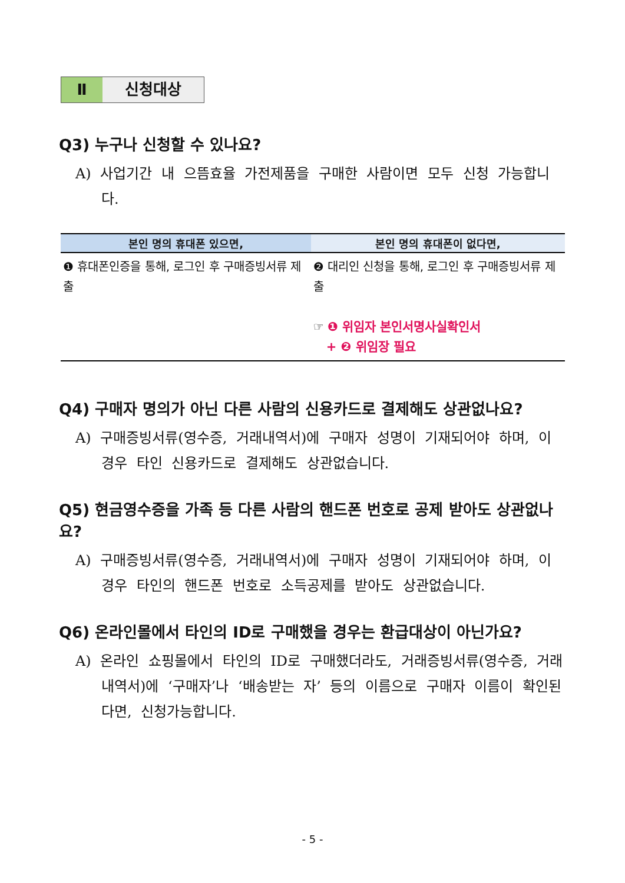Ⅱ 신청대상
Q3) 누구나 신청할 수 있나요?
A) 사업기간 내 으뜸효율 가전제품을 구매한 사람이면 모두 신청 가능합니다.
| 본인 명의 휴대폰 있으면, | 본인 명의 휴대폰이 없다면, |
| --- | --- |
| ❶ 휴대폰인증을 통해, 로그인 후 구매증빙서류 제출 | ❷ 대리인 신청을 통해, 로그인 후 구매증빙서류 제출 ☞ ❶ 위임자 본인서명사실확인서 + ❷ 위임장 필요 |
Q4) 구매자 명의가 아닌 다른 사람의 신용카드로 결제해도 상관없나요?
A) 구매증빙서류(영수증, 거래내역서)에 구매자 성명이 기재되어야 하며, 이 경우 타인 신용카드로 결제해도 상관없습니다.
Q5) 현금영수증을 가족 등 다른 사람의 핸드폰 번호로 공제 받아도 상관없나요?
A) 구매증빙서류(영수증, 거래내역서)에 구매자 성명이 기재되어야 하며, 이 경우 타인의 핸드폰 번호로 소득공제를 받아도 상관없습니다.
Q6) 온라인몰에서 타인의 ID로 구매했을 경우는 환급대상이 아닌가요?
A) 온라인 쇼핑몰에서 타인의 ID로 구매했더라도, 거래증빙서류(영수증, 거래내역서)에 ‘구매자’나 ‘배송받는 자’ 등의 이름으로 구매자 이름이 확인된다면, 신청가능합니다.
- 5 -